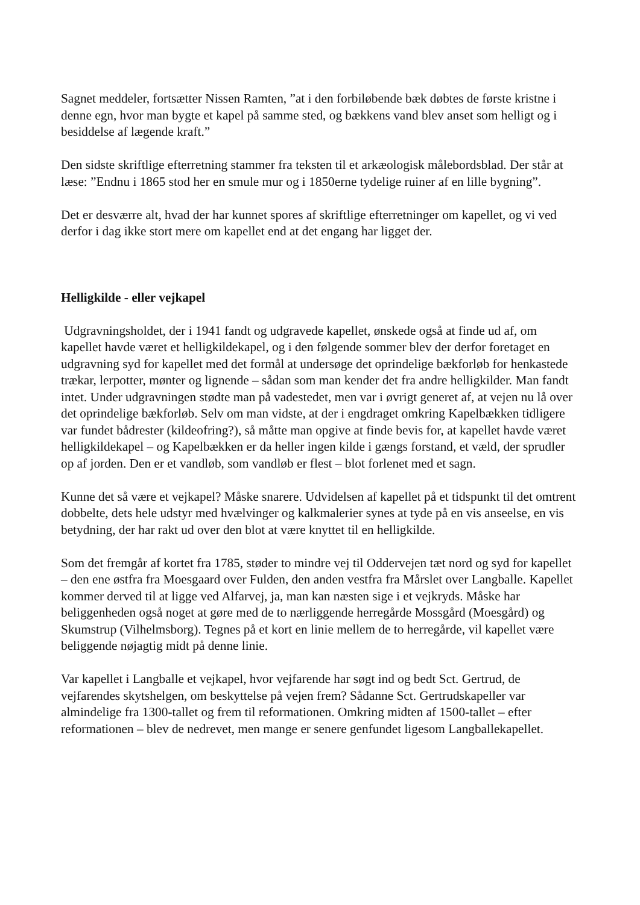Sagnet meddeler, fortsætter Nissen Ramten, ”at i den forbiløbende bæk døbtes de første kristne i denne egn, hvor man bygte et kapel på samme sted, og bækkens vand blev anset som helligt og i besiddelse af lægende kraft.”
Den sidste skriftlige efterretning stammer fra teksten til et arkæologisk målebordsblad. Der står at læse: ”Endnu i 1865 stod her en smule mur og i 1850erne tydelige ruiner af en lille bygning”.
Det er desværre alt, hvad der har kunnet spores af skriftlige efterretninger om kapellet, og vi ved derfor i dag ikke stort mere om kapellet end at det engang har ligget der.
Helligkilde - eller vejkapel
Udgravningsholdet, der i 1941 fandt og udgravede kapellet, ønskede også at finde ud af, om kapellet havde været et helligkildekapel, og i den følgende sommer blev der derfor foretaget en udgravning syd for kapellet med det formål at undersøge det oprindelige bækforløb for henkastede trækar, lerpotter, mønter og lignende – sådan som man kender det fra andre helligkilder. Man fandt intet. Under udgravningen stødte man på vadestedet, men var i øvrigt generet af, at vejen nu lå over det oprindelige bækforløb. Selv om man vidste, at der i engdraget omkring Kapelbækken tidligere var fundet bådrester (kildeofring?), så måtte man opgive at finde bevis for, at kapellet havde været helligkildekapel – og Kapelbækken er da heller ingen kilde i gængs forstand, et væld, der sprudler op af jorden. Den er et vandløb, som vandløb er flest – blot forlenet med et sagn.
Kunne det så være et vejkapel? Måske snarere. Udvidelsen af kapellet på et tidspunkt til det omtrent dobbelte, dets hele udstyr med hvælvinger og kalkmalerier synes at tyde på en vis anseelse, en vis betydning, der har rakt ud over den blot at være knyttet til en helligkilde.
Som det fremgår af kortet fra 1785, støder to mindre vej til Oddervejen tæt nord og syd for kapellet – den ene østfra fra Moesgaard over Fulden, den anden vestfra fra Mårslet over Langballe. Kapellet kommer derved til at ligge ved Alfarvej, ja, man kan næsten sige i et vejkryds. Måske har beliggenheden også noget at gøre med de to nærliggende herregårde Mossgård (Moesgård) og Skumstrup (Vilhelmsborg). Tegnes på et kort en linie mellem de to herregårde, vil kapellet være beliggende nøjagtig midt på denne linie.
Var kapellet i Langballe et vejkapel, hvor vejfarende har søgt ind og bedt Sct. Gertrud, de vejfarendes skytshelgen, om beskyttelse på vejen frem? Sådanne Sct. Gertrudskapeller var almindelige fra 1300-tallet og frem til reformationen. Omkring midten af 1500-tallet – efter reformationen – blev de nedrevet, men mange er senere genfundet ligesom Langballekapellet.